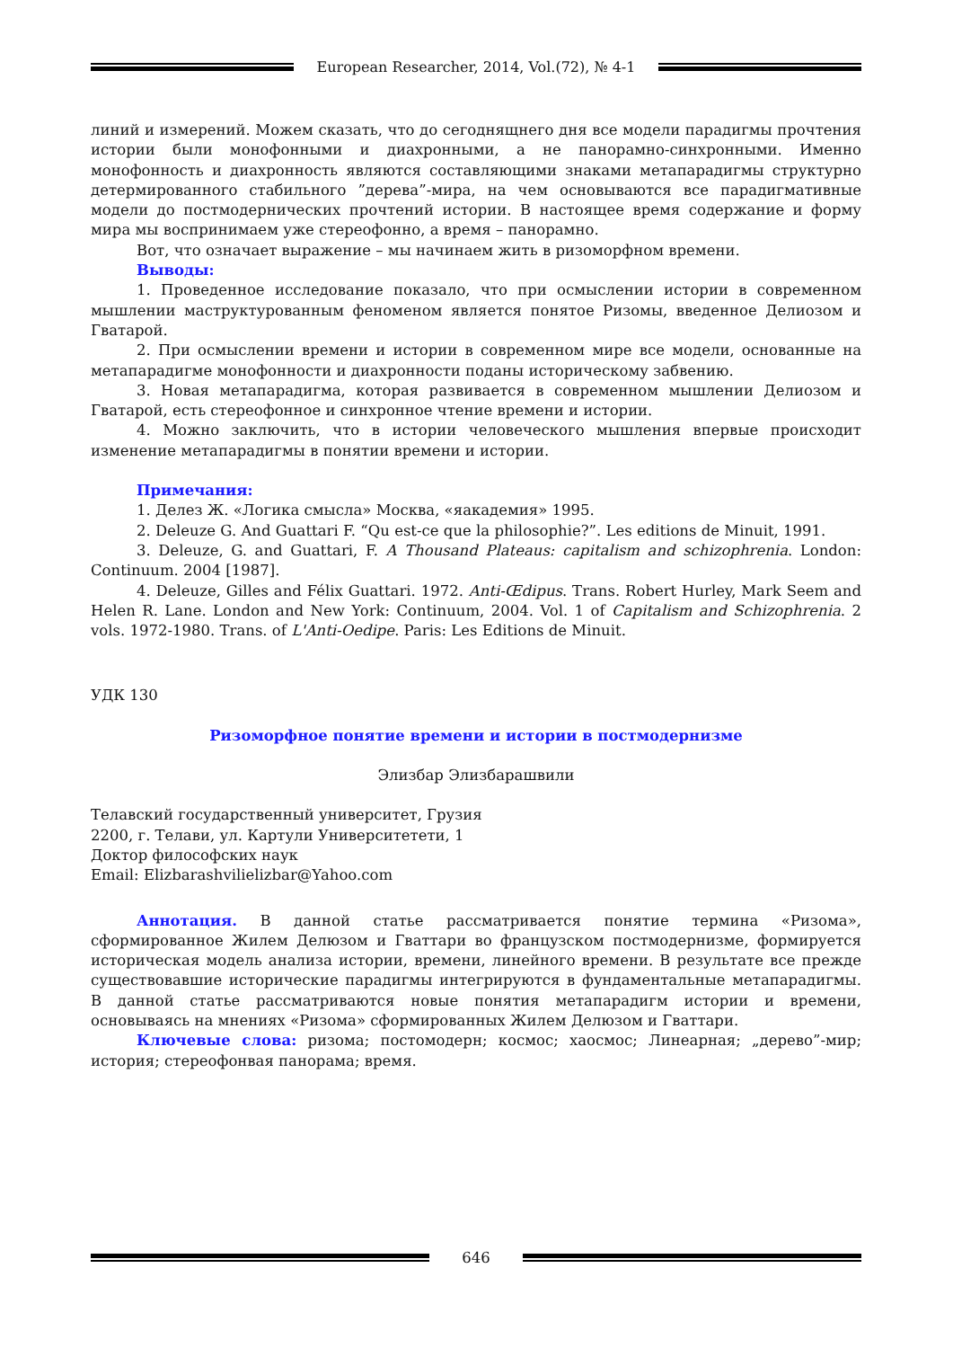European Researcher, 2014, Vol.(72), № 4-1
линий и измерений. Можем сказать, что до сегоднящнего дня все модели парадигмы прочтения истории были монофонными и диахронными, а не панорамно-синхронными. Именно монофонность и диахронность являются составляющими знаками метапарадигмы структурно детермированного стабильного ”дерева”-мира, на чем основываются все парадигмативные модели до постмодернических прочтений истории. В настоящее время содержание и форму мира мы воспринимаем уже стереофонно, а время – панорамно.
Вот, что означает выражение – мы начинаем жить в ризоморфном времени.
Выводы:
1. Проведенное исследование показало, что при осмыслении истории в современном мышлении маструктурованным феноменом является понятое Ризомы, введенное Делиозом и Гватарой.
2. При осмыслении времени и истории в современном мире все модели, основанные на метапарадигме монофонности и диахронности поданы историческому забвению.
3. Новая метапарадигма, которая развивается в современном мышлении Делиозом и Гватарой, есть стереофонное и синхронное чтение времени и истории.
4. Можно заключить, что в истории человеческого мышления впервые происходит изменение метапарадигмы в понятии времени и истории.
Примечания:
1. Делез Ж. «Логика смысла» Москва, «яакадемия» 1995.
2. Deleuze G. And Guattari F. “Qu est-ce que la philosophie?”. Les editions de Minuit, 1991.
3. Deleuze, G. and Guattari, F. A Thousand Plateaus: capitalism and schizophrenia. London: Continuum. 2004 [1987].
4. Deleuze, Gilles and Félix Guattari. 1972. Anti-Œdipus. Trans. Robert Hurley, Mark Seem and Helen R. Lane. London and New York: Continuum, 2004. Vol. 1 of Capitalism and Schizophrenia. 2 vols. 1972-1980. Trans. of L'Anti-Oedipe. Paris: Les Editions de Minuit.
УДК 130
Ризоморфное понятие времени и истории в постмодернизме
Элизбар Элизбарашвили
Телавский государственный университет, Грузия
2200, г. Телави, ул. Картули Университетети, 1
Доктор философских наук
Email: Elizbarashvilielizbar@Yahoo.com
Аннотация. В данной статье рассматривается понятие термина «Ризома», сформированное Жилем Делюзом и Гваттари во французском постмодернизме, формируется историческая модель анализа истории, времени, линейного времени. В результате все прежде существовавшие исторические парадигмы интегрируются в фундаментальные метапарадигмы. В данной статье рассматриваются новые понятия метапарадигм истории и времени, основываясь на мнениях «Ризома» сформированных Жилем Делюзом и Гваттари.
Ключевые слова: ризома; постомодерн; космос; хаосмос; Линеарная; „дерево”-мир; история; стереофонвая панорама; время.
646